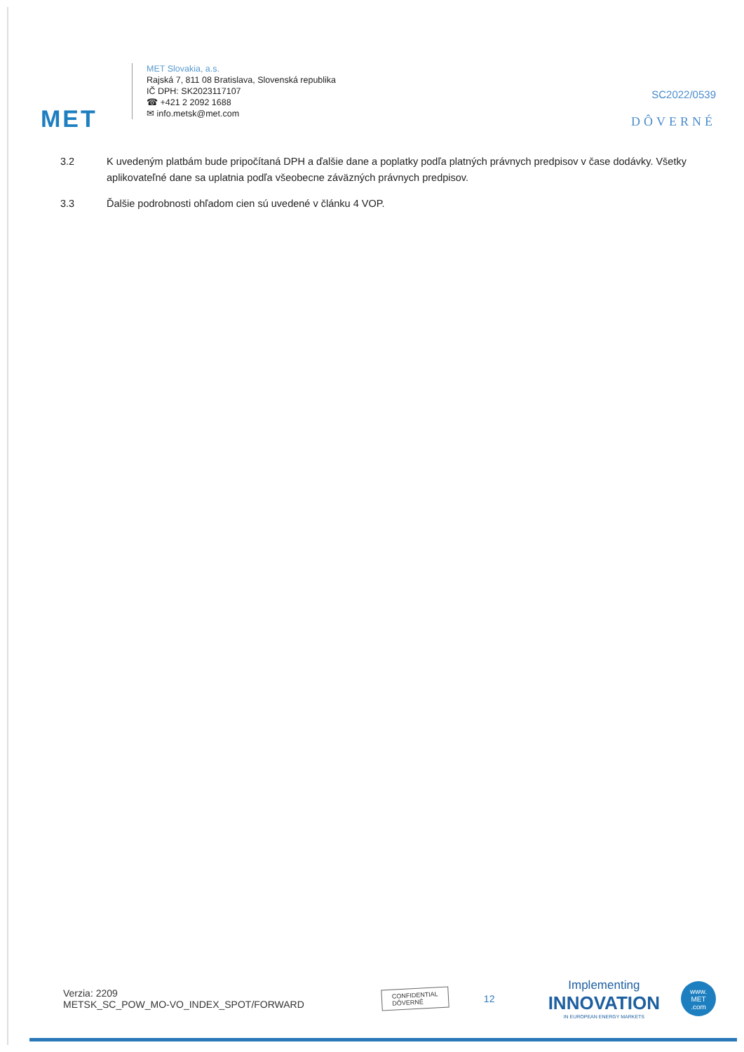MET
MET Slovakia, a.s.
Rajská 7, 811 08 Bratislava, Slovenská republika
IČ DPH: SK2023117107
☎ +421 2 2092 1688
✉ info.metsk@met.com
SC2022/0539
DÔVERNÉ
3.2 K uvedeným platbám bude pripočítaná DPH a ďalšie dane a poplatky podľa platných právnych predpisov v čase dodávky. Všetky aplikovateľné dane sa uplatnia podľa všeobecne záväzných právnych predpisov.
3.3 Ďalšie podrobnosti ohľadom cien sú uvedené v článku 4 VOP.
Verzia: 2209
METSK_SC_POW_MO-VO_INDEX_SPOT/FORWARD
CONFIDENTIAL
DÔVERNÉ
12
Implementing
INNOVATION
IN EUROPEAN ENERGY MARKETS
www.
MET
.com